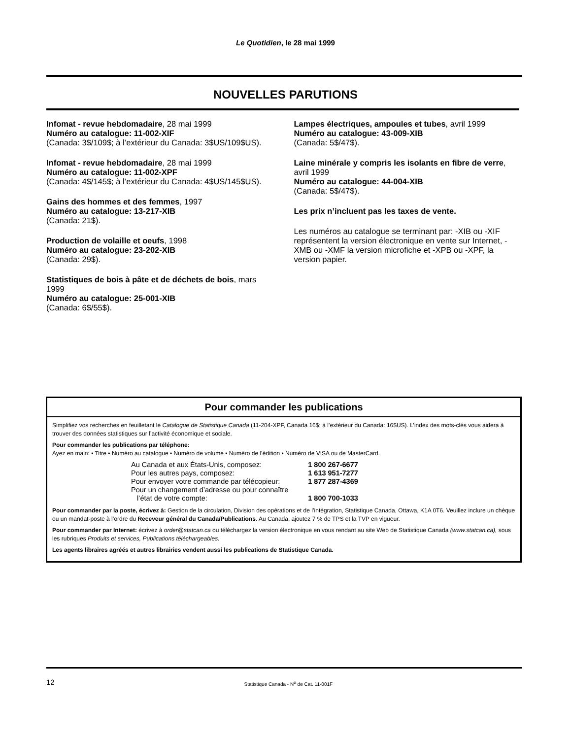Le Quotidien, le 28 mai 1999
NOUVELLES PARUTIONS
Infomat - revue hebdomadaire, 28 mai 1999
Numéro au catalogue: 11-002-XIF
(Canada: 3$/109$; à l’extérieur du Canada: 3$US/109$US).
Infomat - revue hebdomadaire, 28 mai 1999
Numéro au catalogue: 11-002-XPF
(Canada: 4$/145$; à l’extérieur du Canada: 4$US/145$US).
Gains des hommes et des femmes, 1997
Numéro au catalogue: 13-217-XIB
(Canada: 21$).
Production de volaille et oeufs, 1998
Numéro au catalogue: 23-202-XIB
(Canada: 29$).
Statistiques de bois à pâte et de déchets de bois, mars 1999
Numéro au catalogue: 25-001-XIB
(Canada: 6$/55$).
Lampes électriques, ampoules et tubes, avril 1999
Numéro au catalogue: 43-009-XIB
(Canada: 5$/47$).
Laine minérale y compris les isolants en fibre de verre, avril 1999
Numéro au catalogue: 44-004-XIB
(Canada: 5$/47$).
Les prix n’incluent pas les taxes de vente.
Les numéros au catalogue se terminant par: -XIB ou -XIF représentent la version électronique en vente sur Internet, -XMB ou -XMF la version microfiche et -XPB ou -XPF, la version papier.
Pour commander les publications
Simplifiez vos recherches en feuilletant le Catalogue de Statistique Canada (11-204-XPF, Canada 16$; à l’extérieur du Canada: 16$US). L’index des mots-clés vous aidera à trouver des données statistiques sur l’activité économique et sociale.
Pour commander les publications par téléphone:
Ayez en main: • Titre • Numéro au catalogue • Numéro de volume • Numéro de l’édition • Numéro de VISA ou de MasterCard.
| Au Canada et aux États-Unis, composez: | 1 800 267-6677 |
| Pour les autres pays, composez: | 1 613 951-7277 |
| Pour envoyer votre commande par télécopieur: | 1 877 287-4369 |
| Pour un changement d’adresse ou pour connaître l’état de votre compte: | 1 800 700-1033 |
Pour commander par la poste, écrivez à: Gestion de la circulation, Division des opérations et de l’intégration, Statistique Canada, Ottawa, K1A 0T6. Veuillez inclure un chèque ou un mandat-poste à l’ordre du Receveur général du Canada/Publications. Au Canada, ajoutez 7 % de TPS et la TVP en vigueur.
Pour commander par Internet: écrivez à order@statcan.ca ou téléchargez la version électronique en vous rendant au site Web de Statistique Canada (www.statcan.ca), sous les rubriques Produits et services, Publications téléchargeables.
Les agents libraires agréés et autres librairies vendent aussi les publications de Statistique Canada.
12
Statistique Canada - N<sup>o</sup> de Cat. 11-001F